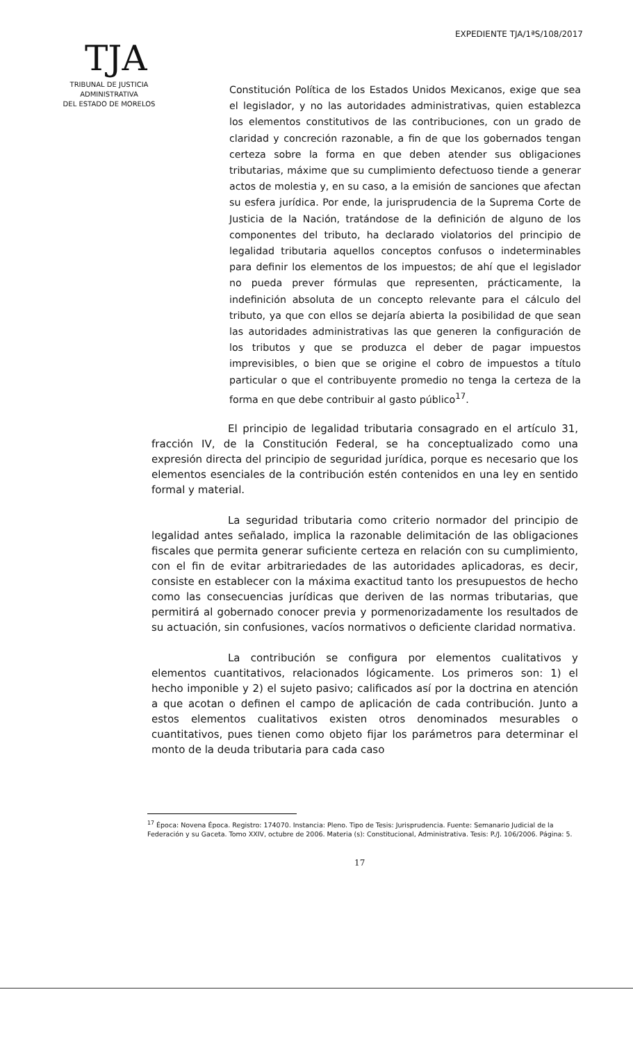EXPEDIENTE TJA/1ªS/108/2017
TJA
TRIBUNAL DE JUSTICIA ADMINISTRATIVA
DEL ESTADO DE MORELOS
Constitución Política de los Estados Unidos Mexicanos, exige que sea el legislador, y no las autoridades administrativas, quien establezca los elementos constitutivos de las contribuciones, con un grado de claridad y concreción razonable, a fin de que los gobernados tengan certeza sobre la forma en que deben atender sus obligaciones tributarias, máxime que su cumplimiento defectuoso tiende a generar actos de molestia y, en su caso, a la emisión de sanciones que afectan su esfera jurídica. Por ende, la jurisprudencia de la Suprema Corte de Justicia de la Nación, tratándose de la definición de alguno de los componentes del tributo, ha declarado violatorios del principio de legalidad tributaria aquellos conceptos confusos o indeterminables para definir los elementos de los impuestos; de ahí que el legislador no pueda prever fórmulas que representen, prácticamente, la indefinición absoluta de un concepto relevante para el cálculo del tributo, ya que con ellos se dejaría abierta la posibilidad de que sean las autoridades administrativas las que generen la configuración de los tributos y que se produzca el deber de pagar impuestos imprevisibles, o bien que se origine el cobro de impuestos a título particular o que el contribuyente promedio no tenga la certeza de la forma en que debe contribuir al gasto público<sup>17</sup>.
El principio de legalidad tributaria consagrado en el artículo 31, fracción IV, de la Constitución Federal, se ha conceptualizado como una expresión directa del principio de seguridad jurídica, porque es necesario que los elementos esenciales de la contribución estén contenidos en una ley en sentido formal y material.
La seguridad tributaria como criterio normador del principio de legalidad antes señalado, implica la razonable delimitación de las obligaciones fiscales que permita generar suficiente certeza en relación con su cumplimiento, con el fin de evitar arbitrariedades de las autoridades aplicadoras, es decir, consiste en establecer con la máxima exactitud tanto los presupuestos de hecho como las consecuencias jurídicas que deriven de las normas tributarias, que permitirá al gobernado conocer previa y pormenorizadamente los resultados de su actuación, sin confusiones, vacíos normativos o deficiente claridad normativa.
La contribución se configura por elementos cualitativos y elementos cuantitativos, relacionados lógicamente. Los primeros son: 1) el hecho imponible y 2) el sujeto pasivo; calificados así por la doctrina en atención a que acotan o definen el campo de aplicación de cada contribución. Junto a estos elementos cualitativos existen otros denominados mesurables o cuantitativos, pues tienen como objeto fijar los parámetros para determinar el monto de la deuda tributaria para cada caso
<sup>17</sup> Época: Novena Época. Registro: 174070. Instancia: Pleno. Tipo de Tesis: Jurisprudencia. Fuente: Semanario Judicial de la Federación y su Gaceta. Tomo XXIV, octubre de 2006. Materia (s): Constitucional, Administrativa. Tesis: P./J. 106/2006. Página: 5.
17